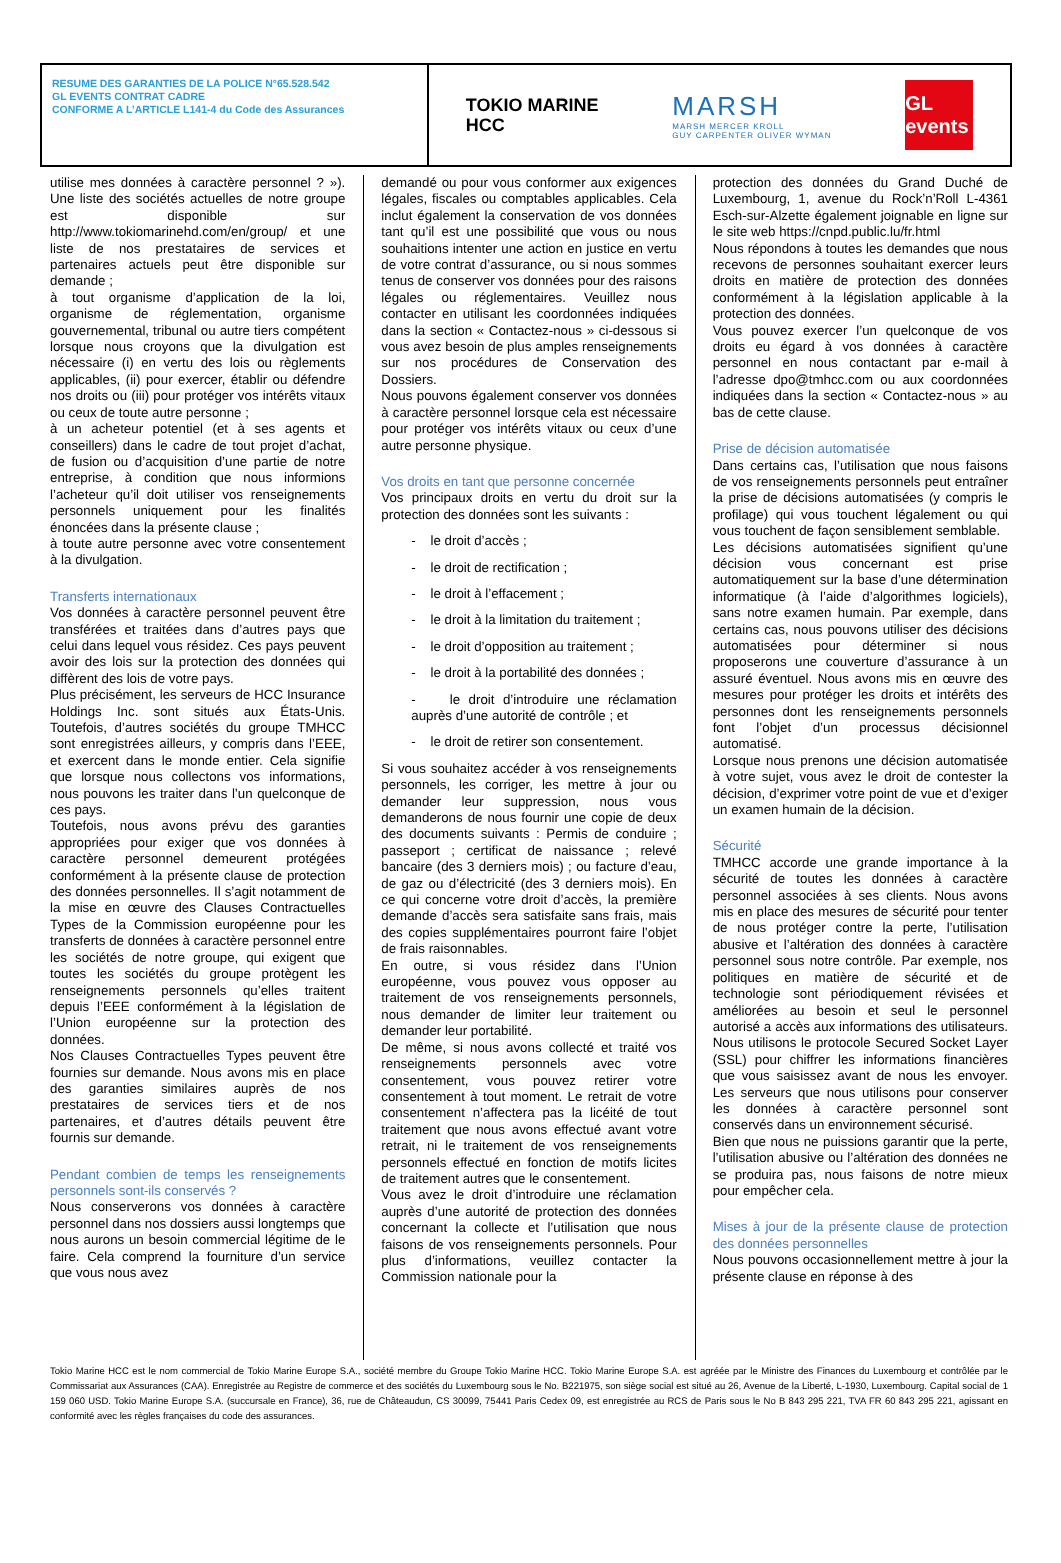RESUME DES GARANTIES DE LA POLICE N°65.528.542
GL EVENTS CONTRAT CADRE
CONFORME A L’ARTICLE L141-4 du Code des Assurances
TOKIO MARINE
HCC
MARSH
MARSH MERCER KROLL
GUY CARPENTER OLIVER WYMAN
GL events
utilise mes données à caractère personnel ? »). Une liste des sociétés actuelles de notre groupe est disponible sur http://www.tokiomarinehd.com/en/group/ et une liste de nos prestataires de services et partenaires actuels peut être disponible sur demande ;
à tout organisme d’application de la loi, organisme de réglementation, organisme gouvernemental, tribunal ou autre tiers compétent lorsque nous croyons que la divulgation est nécessaire (i) en vertu des lois ou règlements applicables, (ii) pour exercer, établir ou défendre nos droits ou (iii) pour protéger vos intérêts vitaux ou ceux de toute autre personne ;
à un acheteur potentiel (et à ses agents et conseillers) dans le cadre de tout projet d’achat, de fusion ou d’acquisition d’une partie de notre entreprise, à condition que nous informions l’acheteur qu’il doit utiliser vos renseignements personnels uniquement pour les finalités énoncées dans la présente clause ;
à toute autre personne avec votre consentement à la divulgation.
Transferts internationaux
Vos données à caractère personnel peuvent être transférées et traitées dans d’autres pays que celui dans lequel vous résidez. Ces pays peuvent avoir des lois sur la protection des données qui diffèrent des lois de votre pays.
Plus précisément, les serveurs de HCC Insurance Holdings Inc. sont situés aux États-Unis. Toutefois, d’autres sociétés du groupe TMHCC sont enregistrées ailleurs, y compris dans l’EEE, et exercent dans le monde entier. Cela signifie que lorsque nous collectons vos informations, nous pouvons les traiter dans l’un quelconque de ces pays.
Toutefois, nous avons prévu des garanties appropriées pour exiger que vos données à caractère personnel demeurent protégées conformément à la présente clause de protection des données personnelles. Il s’agit notamment de la mise en œuvre des Clauses Contractuelles Types de la Commission européenne pour les transferts de données à caractère personnel entre les sociétés de notre groupe, qui exigent que toutes les sociétés du groupe protègent les renseignements personnels qu’elles traitent depuis l’EEE conformément à la législation de l’Union européenne sur la protection des données.
Nos Clauses Contractuelles Types peuvent être fournies sur demande. Nous avons mis en place des garanties similaires auprès de nos prestataires de services tiers et de nos partenaires, et d’autres détails peuvent être fournis sur demande.
Pendant combien de temps les renseignements personnels sont-ils conservés ?
Nous conserverons vos données à caractère personnel dans nos dossiers aussi longtemps que nous aurons un besoin commercial légitime de le faire. Cela comprend la fourniture d’un service que vous nous avez
demandé ou pour vous conformer aux exigences légales, fiscales ou comptables applicables. Cela inclut également la conservation de vos données tant qu’il est une possibilité que vous ou nous souhaitions intenter une action en justice en vertu de votre contrat d’assurance, ou si nous sommes tenus de conserver vos données pour des raisons légales ou réglementaires. Veuillez nous contacter en utilisant les coordonnées indiquées dans la section « Contactez-nous » ci-dessous si vous avez besoin de plus amples renseignements sur nos procédures de Conservation des Dossiers.
Nous pouvons également conserver vos données à caractère personnel lorsque cela est nécessaire pour protéger vos intérêts vitaux ou ceux d’une autre personne physique.
Vos droits en tant que personne concernée
Vos principaux droits en vertu du droit sur la protection des données sont les suivants :
- le droit d’accès ;
- le droit de rectification ;
- le droit à l’effacement ;
- le droit à la limitation du traitement ;
- le droit d’opposition au traitement ;
- le droit à la portabilité des données ;
- le droit d’introduire une réclamation auprès d’une autorité de contrôle ; et
- le droit de retirer son consentement.
Si vous souhaitez accéder à vos renseignements personnels, les corriger, les mettre à jour ou demander leur suppression, nous vous demanderons de nous fournir une copie de deux des documents suivants : Permis de conduire ; passeport ; certificat de naissance ; relevé bancaire (des 3 derniers mois) ; ou facture d’eau, de gaz ou d’électricité (des 3 derniers mois). En ce qui concerne votre droit d’accès, la première demande d’accès sera satisfaite sans frais, mais des copies supplémentaires pourront faire l’objet de frais raisonnables.
En outre, si vous résidez dans l’Union européenne, vous pouvez vous opposer au traitement de vos renseignements personnels, nous demander de limiter leur traitement ou demander leur portabilité.
De même, si nous avons collecté et traité vos renseignements personnels avec votre consentement, vous pouvez retirer votre consentement à tout moment. Le retrait de votre consentement n’affectera pas la licéité de tout traitement que nous avons effectué avant votre retrait, ni le traitement de vos renseignements personnels effectué en fonction de motifs licites de traitement autres que le consentement.
Vous avez le droit d’introduire une réclamation auprès d’une autorité de protection des données concernant la collecte et l’utilisation que nous faisons de vos renseignements personnels. Pour plus d’informations, veuillez contacter la Commission nationale pour la
protection des données du Grand Duché de Luxembourg, 1, avenue du Rock’n’Roll L-4361 Esch-sur-Alzette également joignable en ligne sur le site web https://cnpd.public.lu/fr.html
Nous répondons à toutes les demandes que nous recevons de personnes souhaitant exercer leurs droits en matière de protection des données conformément à la législation applicable à la protection des données.
Vous pouvez exercer l’un quelconque de vos droits eu égard à vos données à caractère personnel en nous contactant par e-mail à l’adresse dpo@tmhcc.com ou aux coordonnées indiquées dans la section « Contactez-nous » au bas de cette clause.
Prise de décision automatisée
Dans certains cas, l’utilisation que nous faisons de vos renseignements personnels peut entraîner la prise de décisions automatisées (y compris le profilage) qui vous touchent légalement ou qui vous touchent de façon sensiblement semblable.
Les décisions automatisées signifient qu’une décision vous concernant est prise automatiquement sur la base d’une détermination informatique (à l’aide d’algorithmes logiciels), sans notre examen humain. Par exemple, dans certains cas, nous pouvons utiliser des décisions automatisées pour déterminer si nous proposerons une couverture d’assurance à un assuré éventuel. Nous avons mis en œuvre des mesures pour protéger les droits et intérêts des personnes dont les renseignements personnels font l’objet d’un processus décisionnel automatisé.
Lorsque nous prenons une décision automatisée à votre sujet, vous avez le droit de contester la décision, d’exprimer votre point de vue et d’exiger un examen humain de la décision.
Sécurité
TMHCC accorde une grande importance à la sécurité de toutes les données à caractère personnel associées à ses clients. Nous avons mis en place des mesures de sécurité pour tenter de nous protéger contre la perte, l’utilisation abusive et l’altération des données à caractère personnel sous notre contrôle. Par exemple, nos politiques en matière de sécurité et de technologie sont périodiquement révisées et améliorées au besoin et seul le personnel autorisé a accès aux informations des utilisateurs. Nous utilisons le protocole Secured Socket Layer (SSL) pour chiffrer les informations financières que vous saisissez avant de nous les envoyer. Les serveurs que nous utilisons pour conserver les données à caractère personnel sont conservés dans un environnement sécurisé.
Bien que nous ne puissions garantir que la perte, l’utilisation abusive ou l’altération des données ne se produira pas, nous faisons de notre mieux pour empêcher cela.
Mises à jour de la présente clause de protection des données personnelles
Nous pouvons occasionnellement mettre à jour la présente clause en réponse à des
Tokio Marine HCC est le nom commercial de Tokio Marine Europe S.A., société membre du Groupe Tokio Marine HCC. Tokio Marine Europe S.A. est agréée par le Ministre des Finances du Luxembourg et contrôlée par le Commissariat aux Assurances (CAA). Enregistrée au Registre de commerce et des sociétés du Luxembourg sous le No. B221975, son siège social est situé au 26, Avenue de la Liberté, L-1930, Luxembourg. Capital social de 1 159 060 USD. Tokio Marine Europe S.A. (succursale en France), 36, rue de Châteaudun, CS 30099, 75441 Paris Cedex 09, est enregistrée au RCS de Paris sous le No B 843 295 221, TVA FR 60 843 295 221, agissant en conformité avec les règles françaises du code des assurances.